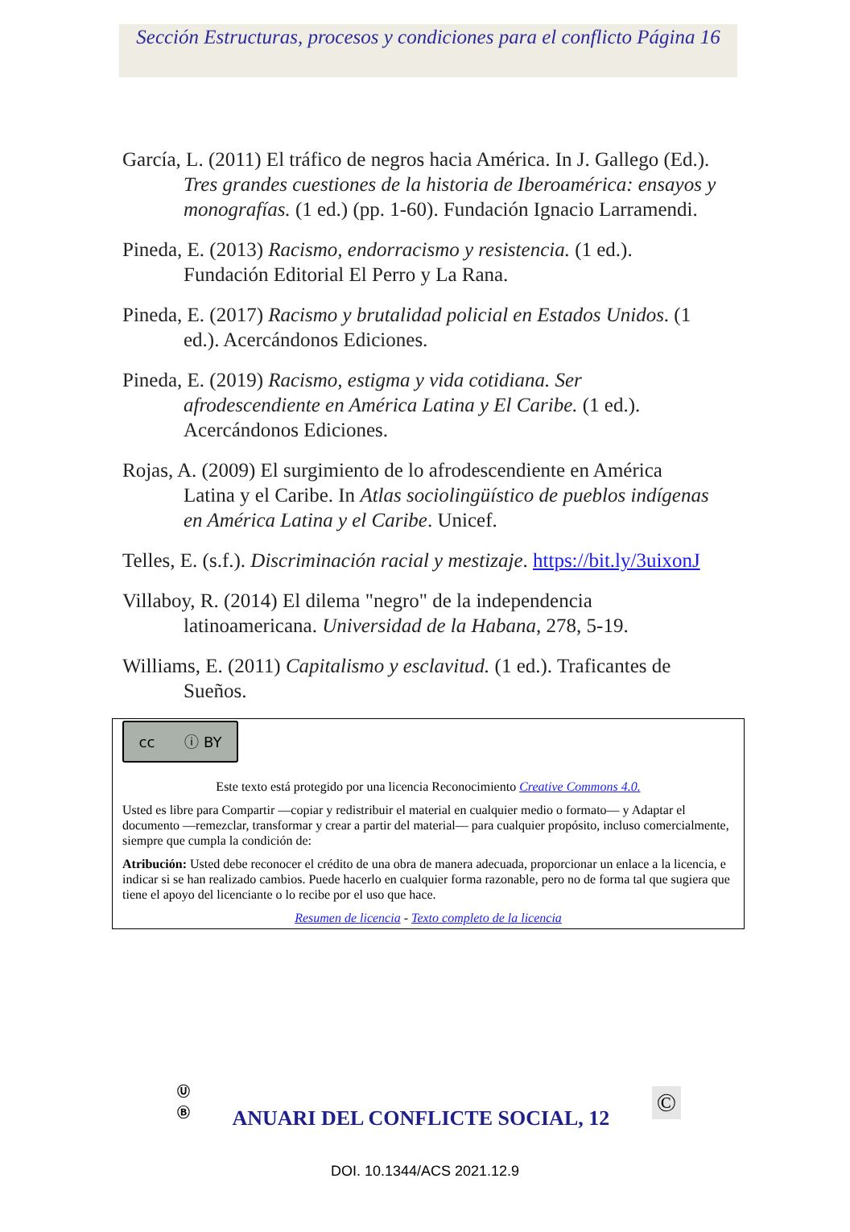Sección Estructuras, procesos y condiciones para el conflicto Página 16
García, L. (2011) El tráfico de negros hacia América. In J. Gallego (Ed.). Tres grandes cuestiones de la historia de Iberoamérica: ensayos y monografías. (1 ed.) (pp. 1-60). Fundación Ignacio Larramendi.
Pineda, E. (2013) Racismo, endorracismo y resistencia. (1 ed.). Fundación Editorial El Perro y La Rana.
Pineda, E. (2017) Racismo y brutalidad policial en Estados Unidos. (1 ed.). Acercándonos Ediciones.
Pineda, E. (2019) Racismo, estigma y vida cotidiana. Ser afrodescendiente en América Latina y El Caribe. (1 ed.). Acercándonos Ediciones.
Rojas, A. (2009) El surgimiento de lo afrodescendiente en América Latina y el Caribe. In Atlas sociolingüístico de pueblos indígenas en América Latina y el Caribe. Unicef.
Telles, E. (s.f.). Discriminación racial y mestizaje. https://bit.ly/3uixonJ
Villaboy, R. (2014) El dilema "negro" de la independencia latinoamericana. Universidad de la Habana, 278, 5-19.
Williams, E. (2011) Capitalismo y esclavitud. (1 ed.). Traficantes de Sueños.
cc ⓘ BY
Este texto está protegido por una licencia Reconocimiento Creative Commons 4.0.
Usted es libre para Compartir —copiar y redistribuir el material en cualquier medio o formato— y Adaptar el documento —remezclar, transformar y crear a partir del material— para cualquier propósito, incluso comercialmente, siempre que cumpla la condición de:
Atribución: Usted debe reconocer el crédito de una obra de manera adecuada, proporcionar un enlace a la licencia, e indicar si se han realizado cambios. Puede hacerlo en cualquier forma razonable, pero no de forma tal que sugiera que tiene el apoyo del licenciante o lo recibe por el uso que hace.
Resumen de licencia - Texto completo de la licencia
Ⓤ
Ⓑ
ANUARI DEL CONFLICTE SOCIAL, 12
©
DOI. 10.1344/ACS 2021.12.9